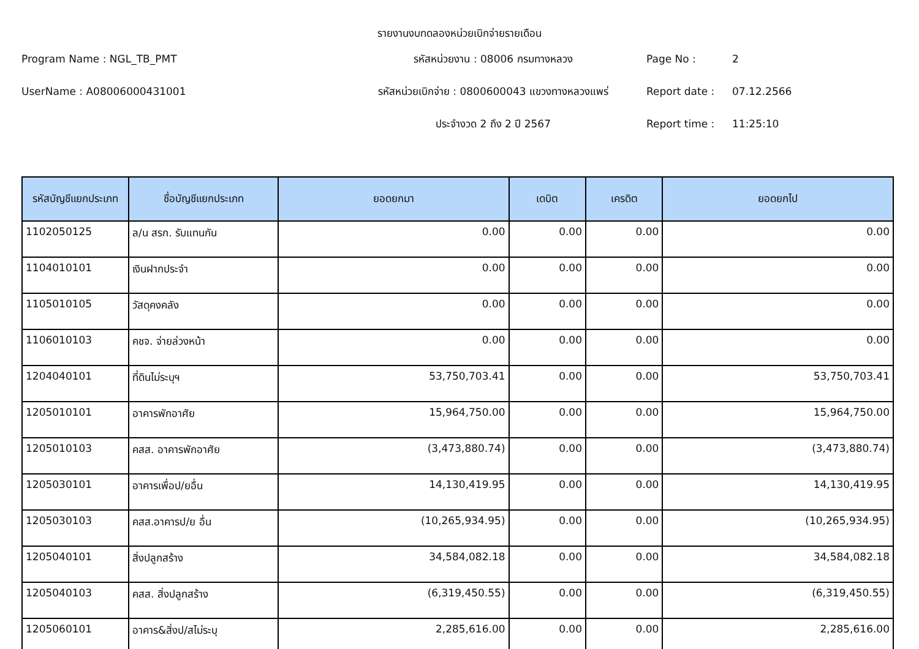รายงานงบทดลองหน่วยเบิกจ่ายรายเดือน
Program Name : NGL_TB_PMT
รหัสหน่วยงาน : 08006 กรมทางหลวง
Page No :
2
UserName : A08006000431001
รหัสหน่วยเบิกจ่าย : 0800600043 แขวงทางหลวงแพร่
Report date :
07.12.2566
ประจำงวด 2 ถึง 2 ปี 2567
Report time :
11:25:10
| รหัสบัญชีแยกประเภท | ชื่อบัญชีแยกประเภท | ยอดยกมา | เดบิต | เครดิต | ยอดยกไป |
| --- | --- | --- | --- | --- | --- |
| 1102050125 | ล/น สรก. รับแทนกัน | 0.00 | 0.00 | 0.00 | 0.00 |
| 1104010101 | เงินฝากประจำ | 0.00 | 0.00 | 0.00 | 0.00 |
| 1105010105 | วัสดุคงคลัง | 0.00 | 0.00 | 0.00 | 0.00 |
| 1106010103 | คชจ. จ่ายล่วงหน้า | 0.00 | 0.00 | 0.00 | 0.00 |
| 1204040101 | ที่ดินไม่ระบุฯ | 53,750,703.41 | 0.00 | 0.00 | 53,750,703.41 |
| 1205010101 | อาคารพักอาศัย | 15,964,750.00 | 0.00 | 0.00 | 15,964,750.00 |
| 1205010103 | คสส. อาคารพักอาศัย | (3,473,880.74) | 0.00 | 0.00 | (3,473,880.74) |
| 1205030101 | อาคารเพื่อป/ยอื่น | 14,130,419.95 | 0.00 | 0.00 | 14,130,419.95 |
| 1205030103 | คสส.อาคารป/ย อื่น | (10,265,934.95) | 0.00 | 0.00 | (10,265,934.95) |
| 1205040101 | สิ่งปลูกสร้าง | 34,584,082.18 | 0.00 | 0.00 | 34,584,082.18 |
| 1205040103 | คสส. สิ่งปลูกสร้าง | (6,319,450.55) | 0.00 | 0.00 | (6,319,450.55) |
| 1205060101 | อาคาร&สิ่งป/สไม่ระบุ | 2,285,616.00 | 0.00 | 0.00 | 2,285,616.00 |